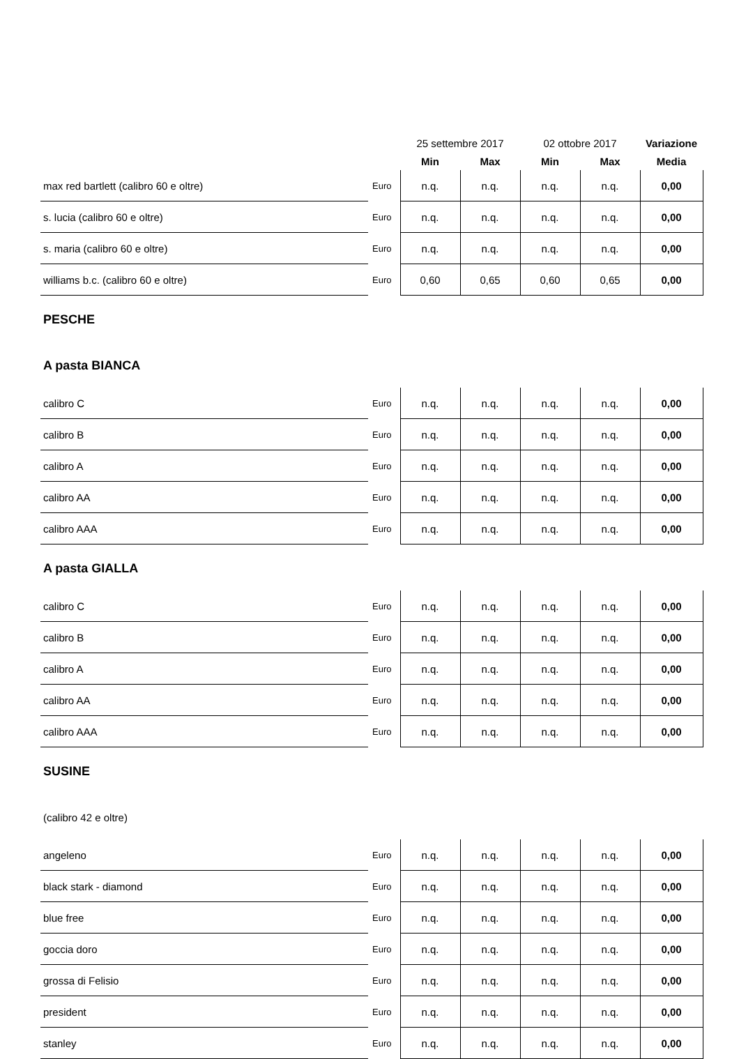| | | 25 settembre 2017 | | 02 ottobre 2017 | | Variazione |
| --- | --- | --- | --- | --- | --- | --- |
| | | Min | Max | Min | Max | Media |
| max red bartlett (calibro 60 e oltre) | Euro | n.q. | n.q. | n.q. | n.q. | 0,00 |
| s. lucia (calibro 60 e oltre) | Euro | n.q. | n.q. | n.q. | n.q. | 0,00 |
| s. maria (calibro 60 e oltre) | Euro | n.q. | n.q. | n.q. | n.q. | 0,00 |
| williams b.c. (calibro 60 e oltre) | Euro | 0,60 | 0,65 | 0,60 | 0,65 | 0,00 |
| PESCHE | | | | | | |
| A pasta BIANCA | | | | | | |
| calibro C | Euro | n.q. | n.q. | n.q. | n.q. | 0,00 |
| calibro B | Euro | n.q. | n.q. | n.q. | n.q. | 0,00 |
| calibro A | Euro | n.q. | n.q. | n.q. | n.q. | 0,00 |
| calibro AA | Euro | n.q. | n.q. | n.q. | n.q. | 0,00 |
| calibro AAA | Euro | n.q. | n.q. | n.q. | n.q. | 0,00 |
| A pasta GIALLA | | | | | | |
| calibro C | Euro | n.q. | n.q. | n.q. | n.q. | 0,00 |
| calibro B | Euro | n.q. | n.q. | n.q. | n.q. | 0,00 |
| calibro A | Euro | n.q. | n.q. | n.q. | n.q. | 0,00 |
| calibro AA | Euro | n.q. | n.q. | n.q. | n.q. | 0,00 |
| calibro AAA | Euro | n.q. | n.q. | n.q. | n.q. | 0,00 |
| SUSINE | | | | | | |
| (calibro 42 e oltre) | | | | | | |
| angeleno | Euro | n.q. | n.q. | n.q. | n.q. | 0,00 |
| black stark - diamond | Euro | n.q. | n.q. | n.q. | n.q. | 0,00 |
| blue free | Euro | n.q. | n.q. | n.q. | n.q. | 0,00 |
| goccia doro | Euro | n.q. | n.q. | n.q. | n.q. | 0,00 |
| grossa di Felisio | Euro | n.q. | n.q. | n.q. | n.q. | 0,00 |
| president | Euro | n.q. | n.q. | n.q. | n.q. | 0,00 |
| stanley | Euro | n.q. | n.q. | n.q. | n.q. | 0,00 |